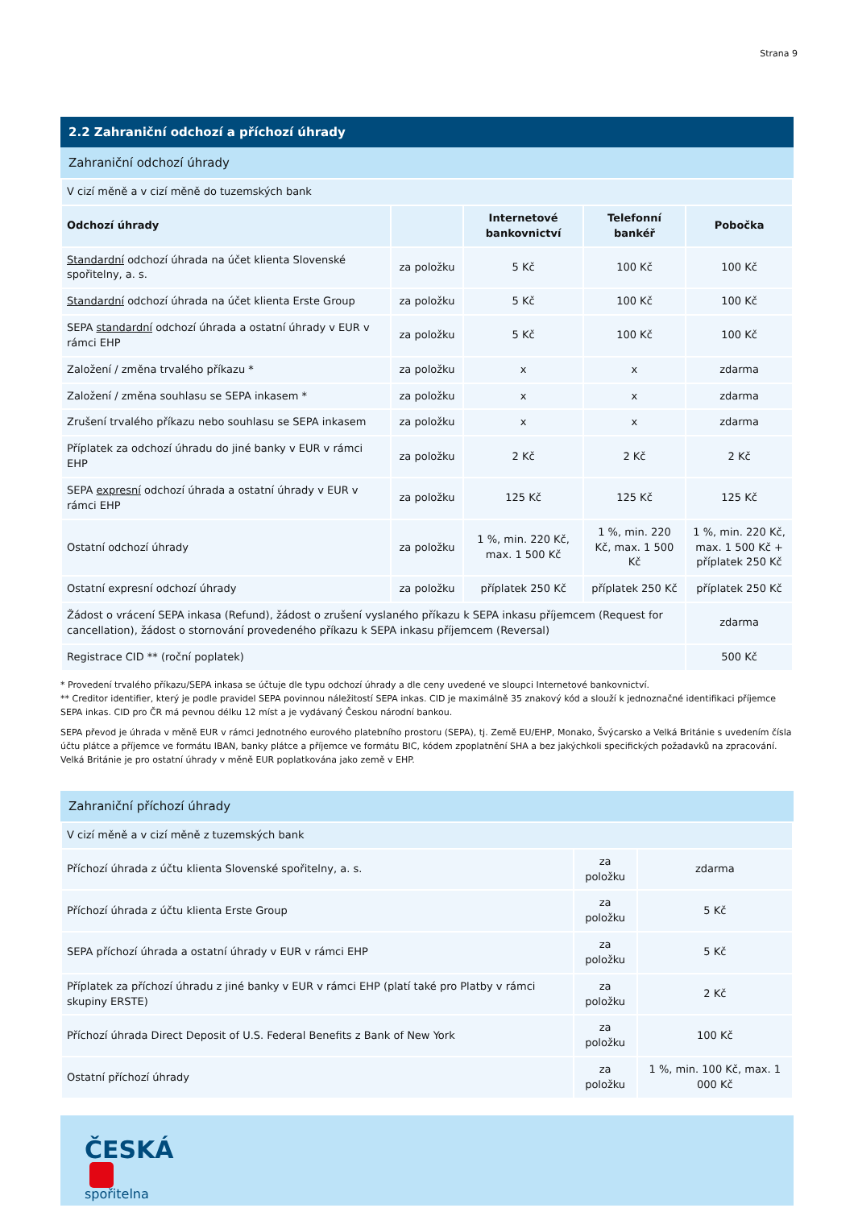Strana 9
2.2 Zahraniční odchozí a příchozí úhrady
Zahraniční odchozí úhrady
| V cizí měně a v cizí měně do tuzemských bank | | | | |
| Odchozí úhrady | | Internetové bankovnictví | Telefonní bankéř | Pobočka |
| Standardní odchozí úhrada na účet klienta Slovenské spořitelny, a. s. | za položku | 5 Kč | 100 Kč | 100 Kč |
| Standardní odchozí úhrada na účet klienta Erste Group | za položku | 5 Kč | 100 Kč | 100 Kč |
| SEPA standardní odchozí úhrada a ostatní úhrady v EUR v rámci EHP | za položku | 5 Kč | 100 Kč | 100 Kč |
| Založení / změna trvalého příkazu * | za položku | x | x | zdarma |
| Založení / změna souhlasu se SEPA inkasem * | za položku | x | x | zdarma |
| Zrušení trvalého příkazu nebo souhlasu se SEPA inkasem | za položku | x | x | zdarma |
| Příplatek za odchozí úhradu do jiné banky v EUR v rámci EHP | za položku | 2 Kč | 2 Kč | 2 Kč |
| SEPA expresní odchozí úhrada a ostatní úhrady v EUR v rámci EHP | za položku | 125 Kč | 125 Kč | 125 Kč |
| Ostatní odchozí úhrady | za položku | 1 %, min. 220 Kč, max. 1 500 Kč | 1 %, min. 220 Kč, max. 1 500 Kč | 1 %, min. 220 Kč, max. 1 500 Kč + příplatek 250 Kč |
| Ostatní expresní odchozí úhrady | za položku | příplatek 250 Kč | příplatek 250 Kč | příplatek 250 Kč |
| Žádost o vrácení SEPA inkasa (Refund), žádost o zrušení vyslaného příkazu k SEPA inkasu příjemcem (Request for cancellation), žádost o stornování provedeného příkazu k SEPA inkasu příjemcem (Reversal) | | | | zdarma |
| Registrace CID ** (roční poplatek) | | | | 500 Kč |
* Provedení trvalého příkazu/SEPA inkasa se účtuje dle typu odchozí úhrady a dle ceny uvedené ve sloupci Internetové bankovnictví.
** Creditor identifier, který je podle pravidel SEPA povinnou náležitostí SEPA inkas. CID je maximálně 35 znakový kód a slouží k jednoznačné identifikaci příjemce SEPA inkas. CID pro ČR má pevnou délku 12 míst a je vydávaný Českou národní bankou.
SEPA převod je úhrada v měně EUR v rámci Jednotného eurového platebního prostoru (SEPA), tj. Země EU/EHP, Monako, Švýcarsko a Velká Británie s uvedením čísla účtu plátce a příjemce ve formátu IBAN, banky plátce a příjemce ve formátu BIC, kódem zpoplatnění SHA a bez jakýchkoli specifických požadavků na zpracování. Velká Británie je pro ostatní úhrady v měně EUR poplatkována jako země v EHP.
Zahraniční příchozí úhrady
| V cizí měně a v cizí měně z tuzemských bank | | |
| Příchozí úhrada z účtu klienta Slovenské spořitelny, a. s. | za položku | zdarma |
| Příchozí úhrada z účtu klienta Erste Group | za položku | 5 Kč |
| SEPA příchozí úhrada a ostatní úhrady v EUR v rámci EHP | za položku | 5 Kč |
| Příplatek za příchozí úhradu z jiné banky v EUR v rámci EHP (platí také pro Platby v rámci skupiny ERSTE) | za položku | 2 Kč |
| Příchozí úhrada Direct Deposit of U.S. Federal Benefits z Bank of New York | za položku | 100 Kč |
| Ostatní příchozí úhrady | za položku | 1 %, min. 100 Kč, max. 1 000 Kč |
ČESKÁ
spořitelna